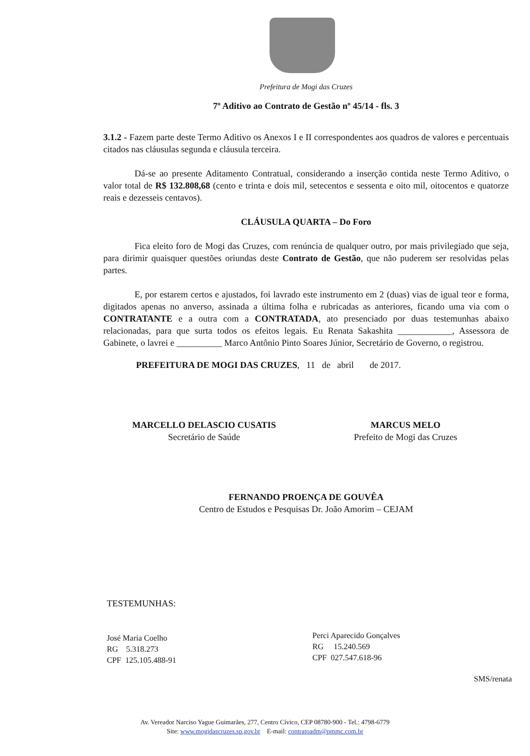Prefeitura de Mogi das Cruzes
7º Aditivo ao Contrato de Gestão nº 45/14 - fls. 3
3.1.2 - Fazem parte deste Termo Aditivo os Anexos I e II correspondentes aos quadros de valores e percentuais citados nas cláusulas segunda e cláusula terceira.
Dá-se ao presente Aditamento Contratual, considerando a inserção contida neste Termo Aditivo, o valor total de R$ 132.808,68 (cento e trinta e dois mil, setecentos e sessenta e oito mil, oitocentos e quatorze reais e dezesseis centavos).
CLÁUSULA QUARTA – Do Foro
Fica eleito foro de Mogi das Cruzes, com renúncia de qualquer outro, por mais privilegiado que seja, para dirimir quaisquer questões oriundas deste Contrato de Gestão, que não puderem ser resolvidas pelas partes.
E, por estarem certos e ajustados, foi lavrado este instrumento em 2 (duas) vias de igual teor e forma, digitados apenas no anverso, assinada a última folha e rubricadas as anteriores, ficando uma via com o CONTRATANTE e a outra com a CONTRATADA, ato presenciado por duas testemunhas abaixo relacionadas, para que surta todos os efeitos legais. Eu Renata Sakashita ____________, Assessora de Gabinete, o lavrei e __________ Marco Antônio Pinto Soares Júnior, Secretário de Governo, o registrou.
PREFEITURA DE MOGI DAS CRUZES, 11 de abril de 2017.
MARCELLO DELASCIO CUSATIS
Secretário de Saúde
MARCUS MELO
Prefeito de Mogi das Cruzes
FERNANDO PROENÇA DE GOUVÊA
Centro de Estudos e Pesquisas Dr. João Amorim – CEJAM
TESTEMUNHAS:
José Maria Coelho
RG 5.318.273
CPF 125.105.488-91
Perci Aparecido Gonçalves
RG 15.240.569
CPF 027.547.618-96
SMS/renata
Av. Vereador Narciso Yague Guimarães, 277, Centro Cívico, CEP 08780-900 - Tel.: 4798-6779
Site: www.mogidascruzes.sp.gov.br E-mail: contratoadm@pmmc.com.br